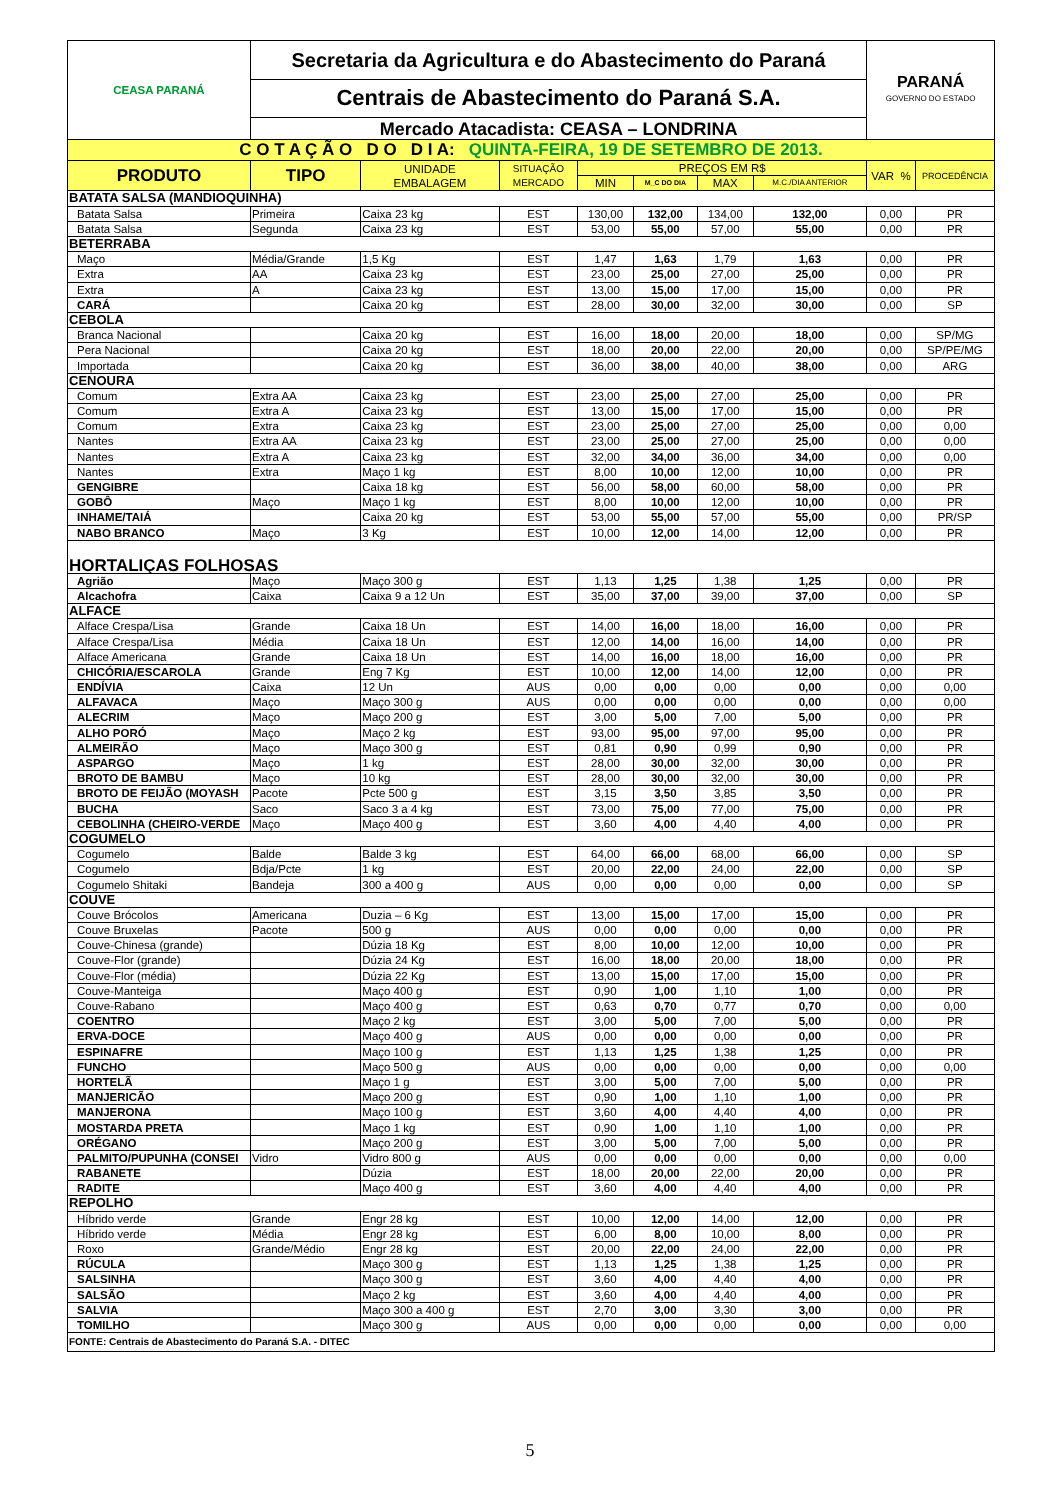| CEASA PARANÁ | Secretaria da Agricultura e do Abastecimento do Paraná | | | | | | | PARANÁ GOVERNO DO ESTADO | |
| | Centrais de Abastecimento do Paraná S.A. | | | | | | | | |
| | Mercado Atacadista: CEASA – LONDRINA | | | | | | | | |
| C O T A Ç Ã O D O D I A: QUINTA-FEIRA, 19 DE SETEMBRO DE 2013. | | | | | | | | | |
| PRODUTO | TIPO | UNIDADE EMBALAGEM | SITUAÇÃO MERCADO | PREÇOS EM R$ | | | | VAR % | PROCEDÊNCIA |
| | | | | MIN | M_C DO DIA | MAX | M.C./DIA ANTERIOR | | |
| BATATA SALSA (MANDIOQUINHA) | | | | | | | | | |
| Batata Salsa | Primeira | Caixa 23 kg | EST | 130,00 | 132,00 | 134,00 | 132,00 | 0,00 | PR |
| Batata Salsa | Segunda | Caixa 23 kg | EST | 53,00 | 55,00 | 57,00 | 55,00 | 0,00 | PR |
| BETERRABA | | | | | | | | | |
| Maço | Média/Grande | 1,5 Kg | EST | 1,47 | 1,63 | 1,79 | 1,63 | 0,00 | PR |
| Extra | AA | Caixa 23 kg | EST | 23,00 | 25,00 | 27,00 | 25,00 | 0,00 | PR |
| Extra | A | Caixa 23 kg | EST | 13,00 | 15,00 | 17,00 | 15,00 | 0,00 | PR |
| CARÁ | | Caixa 20 kg | EST | 28,00 | 30,00 | 32,00 | 30,00 | 0,00 | SP |
| CEBOLA | | | | | | | | | |
| Branca Nacional | | Caixa 20 kg | EST | 16,00 | 18,00 | 20,00 | 18,00 | 0,00 | SP/MG |
| Pera Nacional | | Caixa 20 kg | EST | 18,00 | 20,00 | 22,00 | 20,00 | 0,00 | SP/PE/MG |
| Importada | | Caixa 20 kg | EST | 36,00 | 38,00 | 40,00 | 38,00 | 0,00 | ARG |
| CENOURA | | | | | | | | | |
| Comum | Extra AA | Caixa 23 kg | EST | 23,00 | 25,00 | 27,00 | 25,00 | 0,00 | PR |
| Comum | Extra A | Caixa 23 kg | EST | 13,00 | 15,00 | 17,00 | 15,00 | 0,00 | PR |
| Comum | Extra | Caixa 23 kg | EST | 23,00 | 25,00 | 27,00 | 25,00 | 0,00 | 0,00 |
| Nantes | Extra AA | Caixa 23 kg | EST | 23,00 | 25,00 | 27,00 | 25,00 | 0,00 | 0,00 |
| Nantes | Extra A | Caixa 23 kg | EST | 32,00 | 34,00 | 36,00 | 34,00 | 0,00 | 0,00 |
| Nantes | Extra | Maço 1 kg | EST | 8,00 | 10,00 | 12,00 | 10,00 | 0,00 | PR |
| GENGIBRE | | Caixa 18 kg | EST | 56,00 | 58,00 | 60,00 | 58,00 | 0,00 | PR |
| GOBÔ | Maço | Maço 1 kg | EST | 8,00 | 10,00 | 12,00 | 10,00 | 0,00 | PR |
| INHAME/TAIÁ | | Caixa 20 kg | EST | 53,00 | 55,00 | 57,00 | 55,00 | 0,00 | PR/SP |
| NABO BRANCO | Maço | 3 Kg | EST | 10,00 | 12,00 | 14,00 | 12,00 | 0,00 | PR |
| HORTALIÇAS FOLHOSAS | | | | | | | | | |
| Agrião | Maço | Maço 300 g | EST | 1,13 | 1,25 | 1,38 | 1,25 | 0,00 | PR |
| Alcachofra | Caixa | Caixa 9 a 12 Un | EST | 35,00 | 37,00 | 39,00 | 37,00 | 0,00 | SP |
| ALFACE | | | | | | | | | |
| Alface Crespa/Lisa | Grande | Caixa 18 Un | EST | 14,00 | 16,00 | 18,00 | 16,00 | 0,00 | PR |
| Alface Crespa/Lisa | Média | Caixa 18 Un | EST | 12,00 | 14,00 | 16,00 | 14,00 | 0,00 | PR |
| Alface Americana | Grande | Caixa 18 Un | EST | 14,00 | 16,00 | 18,00 | 16,00 | 0,00 | PR |
| CHICÓRIA/ESCAROLA | Grande | Eng 7 Kg | EST | 10,00 | 12,00 | 14,00 | 12,00 | 0,00 | PR |
| ENDÍVIA | Caixa | 12 Un | AUS | 0,00 | 0,00 | 0,00 | 0,00 | 0,00 | 0,00 |
| ALFAVACA | Maço | Maço 300 g | AUS | 0,00 | 0,00 | 0,00 | 0,00 | 0,00 | 0,00 |
| ALECRIM | Maço | Maço 200 g | EST | 3,00 | 5,00 | 7,00 | 5,00 | 0,00 | PR |
| ALHO PORÓ | Maço | Maço 2 kg | EST | 93,00 | 95,00 | 97,00 | 95,00 | 0,00 | PR |
| ALMEIRÃO | Maço | Maço 300 g | EST | 0,81 | 0,90 | 0,99 | 0,90 | 0,00 | PR |
| ASPARGO | Maço | 1 kg | EST | 28,00 | 30,00 | 32,00 | 30,00 | 0,00 | PR |
| BROTO DE BAMBU | Maço | 10 kg | EST | 28,00 | 30,00 | 32,00 | 30,00 | 0,00 | PR |
| BROTO DE FEIJÃO (MOYASH | Pacote | Pcte 500 g | EST | 3,15 | 3,50 | 3,85 | 3,50 | 0,00 | PR |
| BUCHA | Saco | Saco 3 a 4 kg | EST | 73,00 | 75,00 | 77,00 | 75,00 | 0,00 | PR |
| CEBOLINHA (CHEIRO-VERDE | Maço | Maço 400 g | EST | 3,60 | 4,00 | 4,40 | 4,00 | 0,00 | PR |
| COGUMELO | | | | | | | | | |
| Cogumelo | Balde | Balde 3 kg | EST | 64,00 | 66,00 | 68,00 | 66,00 | 0,00 | SP |
| Cogumelo | Bdja/Pcte | 1 kg | EST | 20,00 | 22,00 | 24,00 | 22,00 | 0,00 | SP |
| Cogumelo Shitaki | Bandeja | 300 a 400 g | AUS | 0,00 | 0,00 | 0,00 | 0,00 | 0,00 | SP |
| COUVE | | | | | | | | | |
| Couve Brócolos | Americana | Duzia – 6 Kg | EST | 13,00 | 15,00 | 17,00 | 15,00 | 0,00 | PR |
| Couve Bruxelas | Pacote | 500 g | AUS | 0,00 | 0,00 | 0,00 | 0,00 | 0,00 | PR |
| Couve-Chinesa (grande) | | Dúzia 18 Kg | EST | 8,00 | 10,00 | 12,00 | 10,00 | 0,00 | PR |
| Couve-Flor (grande) | | Dúzia 24 Kg | EST | 16,00 | 18,00 | 20,00 | 18,00 | 0,00 | PR |
| Couve-Flor (média) | | Dúzia 22 Kg | EST | 13,00 | 15,00 | 17,00 | 15,00 | 0,00 | PR |
| Couve-Manteiga | | Maço 400 g | EST | 0,90 | 1,00 | 1,10 | 1,00 | 0,00 | PR |
| Couve-Rabano | | Maço 400 g | EST | 0,63 | 0,70 | 0,77 | 0,70 | 0,00 | 0,00 |
| COENTRO | | Maço 2 kg | EST | 3,00 | 5,00 | 7,00 | 5,00 | 0,00 | PR |
| ERVA-DOCE | | Maço 400 g | AUS | 0,00 | 0,00 | 0,00 | 0,00 | 0,00 | PR |
| ESPINAFRE | | Maço 100 g | EST | 1,13 | 1,25 | 1,38 | 1,25 | 0,00 | PR |
| FUNCHO | | Maço 500 g | AUS | 0,00 | 0,00 | 0,00 | 0,00 | 0,00 | 0,00 |
| HORTELÃ | | Maço 1 g | EST | 3,00 | 5,00 | 7,00 | 5,00 | 0,00 | PR |
| MANJERICÃO | | Maço 200 g | EST | 0,90 | 1,00 | 1,10 | 1,00 | 0,00 | PR |
| MANJERONA | | Maço 100 g | EST | 3,60 | 4,00 | 4,40 | 4,00 | 0,00 | PR |
| MOSTARDA PRETA | | Maço 1 kg | EST | 0,90 | 1,00 | 1,10 | 1,00 | 0,00 | PR |
| ORÉGANO | | Maço 200 g | EST | 3,00 | 5,00 | 7,00 | 5,00 | 0,00 | PR |
| PALMITO/PUPUNHA (CONSEI | Vidro | Vidro 800 g | AUS | 0,00 | 0,00 | 0,00 | 0,00 | 0,00 | 0,00 |
| RABANETE | | Dúzia | EST | 18,00 | 20,00 | 22,00 | 20,00 | 0,00 | PR |
| RADITE | | Maço 400 g | EST | 3,60 | 4,00 | 4,40 | 4,00 | 0,00 | PR |
| REPOLHO | | | | | | | | | |
| Híbrido verde | Grande | Engr 28 kg | EST | 10,00 | 12,00 | 14,00 | 12,00 | 0,00 | PR |
| Híbrido verde | Média | Engr 28 kg | EST | 6,00 | 8,00 | 10,00 | 8,00 | 0,00 | PR |
| Roxo | Grande/Médio | Engr 28 kg | EST | 20,00 | 22,00 | 24,00 | 22,00 | 0,00 | PR |
| RÚCULA | | Maço 300 g | EST | 1,13 | 1,25 | 1,38 | 1,25 | 0,00 | PR |
| SALSINHA | | Maço 300 g | EST | 3,60 | 4,00 | 4,40 | 4,00 | 0,00 | PR |
| SALSÃO | | Maço 2 kg | EST | 3,60 | 4,00 | 4,40 | 4,00 | 0,00 | PR |
| SALVIA | | Maço 300 a 400 g | EST | 2,70 | 3,00 | 3,30 | 3,00 | 0,00 | PR |
| TOMILHO | | Maço 300 g | AUS | 0,00 | 0,00 | 0,00 | 0,00 | 0,00 | 0,00 |
| FONTE: Centrais de Abastecimento do Paraná S.A. - DITEC | | | | | | | | | |
5